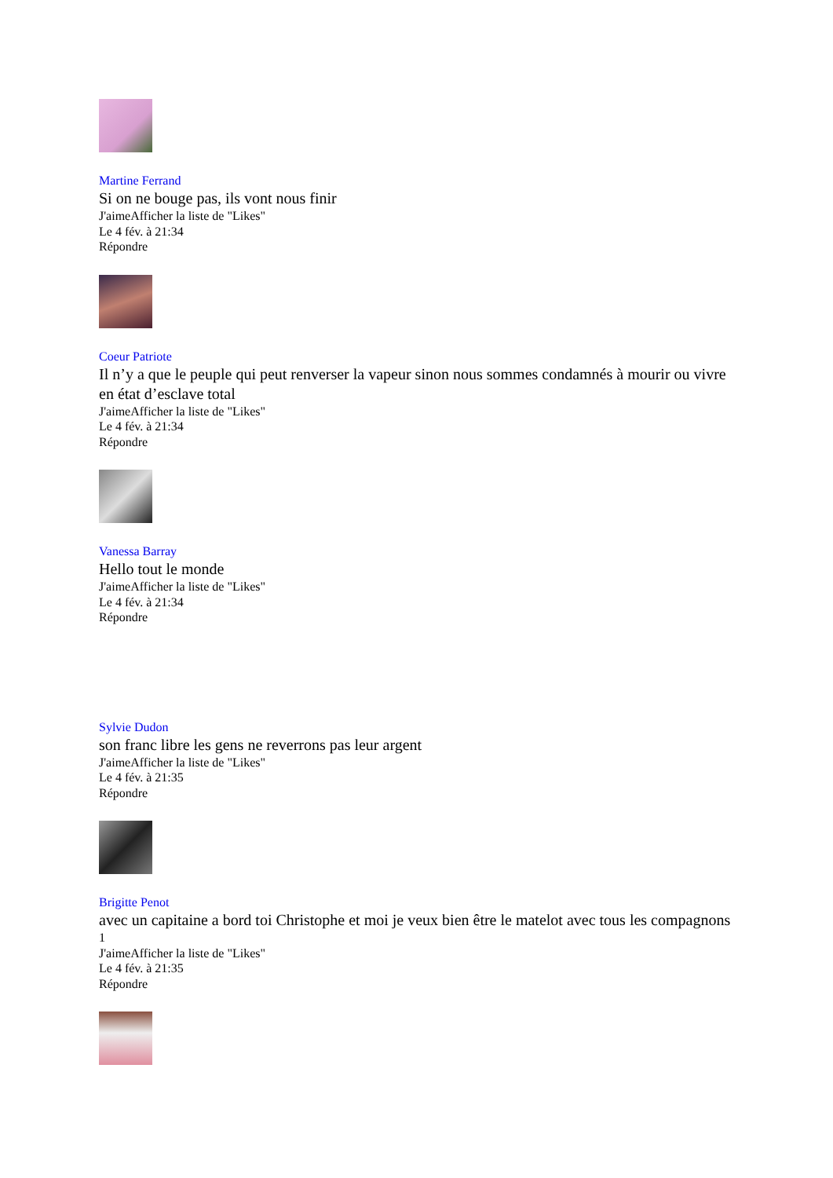Martine Ferrand
Si on ne bouge pas, ils vont nous finir
J'aimeAfficher la liste de "Likes"
Le 4 fév. à 21:34
Répondre
Coeur Patriote
Il n’y a que le peuple qui peut renverser la vapeur sinon nous sommes condamnés à mourir ou vivre en état d’esclave total
J'aimeAfficher la liste de "Likes"
Le 4 fév. à 21:34
Répondre
Vanessa Barray
Hello tout le monde
J'aimeAfficher la liste de "Likes"
Le 4 fév. à 21:34
Répondre
Sylvie Dudon
son franc libre les gens ne reverrons pas leur argent
J'aimeAfficher la liste de "Likes"
Le 4 fév. à 21:35
Répondre
Brigitte Penot
avec un capitaine a bord toi Christophe et moi je veux bien être le matelot avec tous les compagnons
1
J'aimeAfficher la liste de "Likes"
Le 4 fév. à 21:35
Répondre